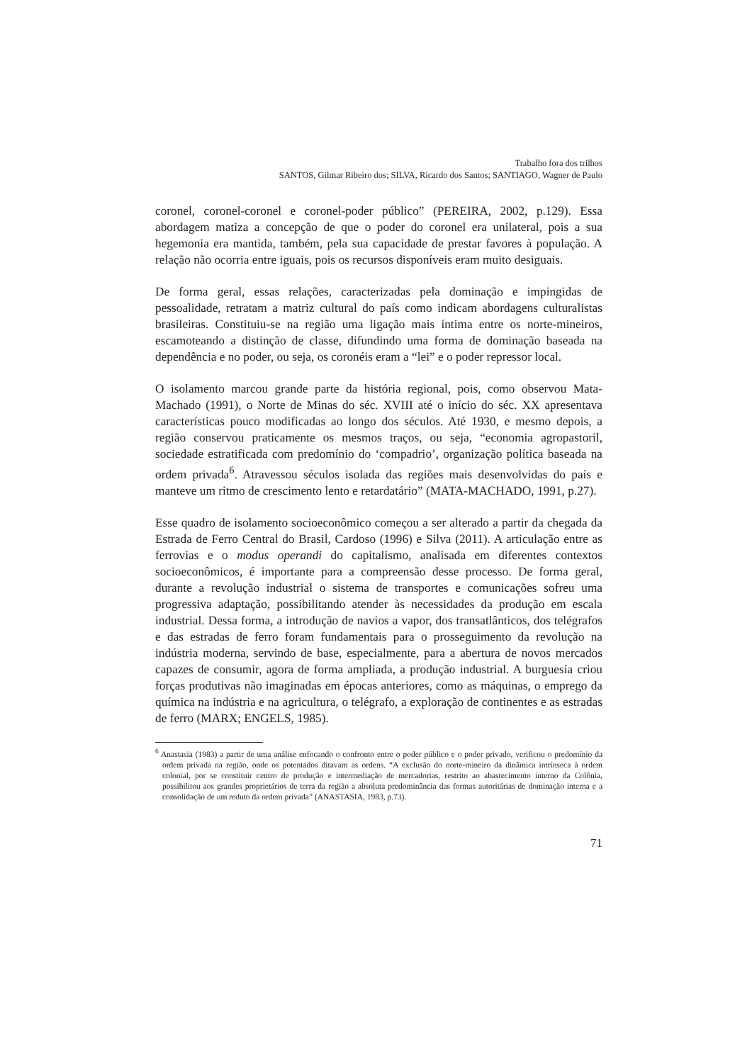Trabalho fora dos trilhos
SANTOS, Gilmar Ribeiro dos; SILVA, Ricardo dos Santos; SANTIAGO, Wagner de Paulo
coronel, coronel-coronel e coronel-poder público” (PEREIRA, 2002, p.129). Essa abordagem matiza a concepção de que o poder do coronel era unilateral, pois a sua hegemonia era mantida, também, pela sua capacidade de prestar favores à população. A relação não ocorria entre iguais, pois os recursos disponíveis eram muito desiguais.
De forma geral, essas relações, caracterizadas pela dominação e impingidas de pessoalidade, retratam a matriz cultural do país como indicam abordagens culturalistas brasileiras. Constituiu-se na região uma ligação mais íntima entre os norte-mineiros, escamoteando a distinção de classe, difundindo uma forma de dominação baseada na dependência e no poder, ou seja, os coronéis eram a “lei” e o poder repressor local.
O isolamento marcou grande parte da história regional, pois, como observou Mata-Machado (1991), o Norte de Minas do séc. XVIII até o início do séc. XX apresentava características pouco modificadas ao longo dos séculos. Até 1930, e mesmo depois, a região conservou praticamente os mesmos traços, ou seja, “economia agropastoril, sociedade estratificada com predomínio do ‘compadrio’, organização política baseada na ordem privada<sup>6</sup>. Atravessou séculos isolada das regiões mais desenvolvidas do país e manteve um ritmo de crescimento lento e retardatário” (MATA-MACHADO, 1991, p.27).
Esse quadro de isolamento socioeconômico começou a ser alterado a partir da chegada da Estrada de Ferro Central do Brasil, Cardoso (1996) e Silva (2011). A articulação entre as ferrovias e o modus operandi do capitalismo, analisada em diferentes contextos socioeconômicos, é importante para a compreensão desse processo. De forma geral, durante a revolução industrial o sistema de transportes e comunicações sofreu uma progressiva adaptação, possibilitando atender às necessidades da produção em escala industrial. Dessa forma, a introdução de navios a vapor, dos transatlânticos, dos telégrafos e das estradas de ferro foram fundamentais para o prosseguimento da revolução na indústria moderna, servindo de base, especialmente, para a abertura de novos mercados capazes de consumir, agora de forma ampliada, a produção industrial. A burguesia criou forças produtivas não imaginadas em épocas anteriores, como as máquinas, o emprego da química na indústria e na agricultura, o telégrafo, a exploração de continentes e as estradas de ferro (MARX; ENGELS, 1985).
<sup>6</sup> Anastasia (1983) a partir de uma análise enfocando o confronto entre o poder público e o poder privado, verificou o predomínio da ordem privada na região, onde os potentados ditavam as ordens. “A exclusão do norte-mineiro da dinâmica intrínseca à ordem colonial, por se constituir centro de produção e intermediação de mercadorias, restrito ao abastecimento interno da Colônia, possibilitou aos grandes proprietários de terra da região a absoluta predominância das formas autoritárias de dominação interna e a consolidação de um reduto da ordem privada” (ANASTASIA, 1983, p.73).
71